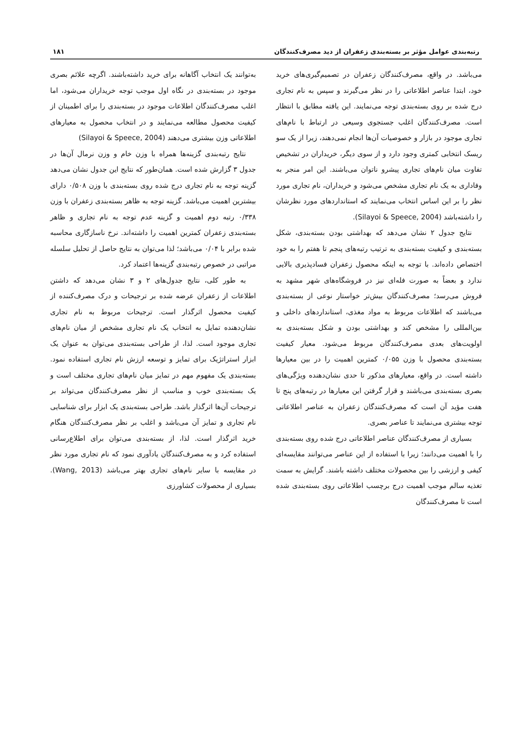رتبه‌بندی عوامل مؤثر بر بسته‌بندی زعفران از دید مصرف‌کنندگان ۱۸۱
می‌باشد. در واقع، مصرف‌کنندگان زعفران در تصمیم‌گیری‌های خرید خود، ابتدا عناصر اطلاعاتی را در نظر می‌گیرند و سپس به نام تجاری درج شده بر روی بسته‌بندی توجه می‌نمایند. این یافته مطابق با انتظار است. مصرف‌کنندگان اغلب جستجوی وسیعی در ارتباط با نام‌های تجاری موجود در بازار و خصوصیات آن‌ها انجام نمی‌دهند، زیرا از یک سو ریسک انتخابی کمتری وجود دارد و از سوی دیگر، خریداران در تشخیص تفاوت میان نام‌های تجاری پیشرو ناتوان می‌باشند. این امر منجر به وفاداری به یک نام تجاری مشخص می‌شود و خریداران، نام تجاری مورد نظر را بر این اساس انتخاب می‌نمایند که استانداردهای مورد نظرشان را داشته‌باشد (Silayoi & Speece, 2004).
نتایج جدول ۲ نشان می‌دهد که بهداشتی بودن بسته‌بندی، شکل بسته‌بندی و کیفیت بسته‌بندی به ترتیب رتبه‌های پنجم تا هفتم را به خود اختصاص داده‌اند. با توجه به اینکه محصول زعفران فسادپذیری بالایی ندارد و بعضاً به صورت فله‌ای نیز در فروشگاه‌های شهر مشهد به فروش می‌رسد؛ مصرف‌کنندگان بیش‌تر خواستار نوعی از بسته‌بندی می‌باشند که اطلاعات مربوط به مواد مغذی، استانداردهای داخلی و بین‌المللی را مشخص کند و بهداشتی بودن و شکل بسته‌بندی به اولویت‌های بعدی مصرف‌کنندگان مربوط می‌شود. معیار کیفیت بسته‌بندی محصول با وزن ۰/۰۵۵ کمترین اهمیت را در بین معیارها داشته است. در واقع، معیارهای مذکور تا حدی نشان‌دهنده ویژگی‌های بصری بسته‌بندی می‌باشند و قرار گرفتن این معیارها در رتبه‌های پنج تا هفت مؤید آن است که مصرف‌کنندگان زعفران به عناصر اطلاعاتی توجه بیشتری می‌نمایند تا عناصر بصری.
بسیاری از مصرف‌کنندگان عناصر اطلاعاتی درج شده روی بسته‌بندی را با اهمیت می‌دانند؛ زیرا با استفاده از این عناصر می‌توانند مقایسه‌ای کیفی و ارزشی را بین محصولات مختلف داشته باشند. گرایش به سمت تغذیه سالم موجب اهمیت درج برچسب اطلاعاتی روی بسته‌بندی شده است تا مصرف‌کنندگان
به‌توانند یک انتخاب آگاهانه برای خرید داشته‌باشند. اگرچه علائم بصری موجود در بسته‌بندی در نگاه اول موجب توجه خریداران می‌شود، اما اغلب مصرف‌کنندگان اطلاعات موجود در بسته‌بندی را برای اطمینان از کیفیت محصول مطالعه می‌نمایند و در انتخاب محصول به معیارهای اطلاعاتی وزن بیشتری می‌دهند (Silayoi & Speece, 2004)
نتایج رتبه‌بندی گزینه‌ها همراه با وزن خام و وزن نرمال آن‌ها در جدول ۳ گزارش شده است. همان‌طور که نتایج این جدول نشان می‌دهد گزینه توجه به نام تجاری درج شده روی بسته‌بندی با وزن ۰/۵۰۸ دارای بیشترین اهمیت می‌باشد. گزینه توجه به ظاهر بسته‌بندی زعفران با وزن ۰/۳۳۸ رتبه دوم اهمیت و گزینه عدم توجه به نام تجاری و ظاهر بسته‌بندی زعفران کمترین اهمیت را داشته‌اند. نرخ ناسازگاری محاسبه شده برابر با ۰/۰۴ می‌باشد؛ لذا می‌توان به نتایج حاصل از تحلیل سلسله مراتبی در خصوص رتبه‌بندی گزینه‌ها اعتماد کرد.
به طور کلی، نتایج جدول‌های ۲ و ۳ نشان می‌دهد که داشتن اطلاعات از زعفران عرضه شده بر ترجیحات و درک مصرف‌کننده از کیفیت محصول اثرگذار است. ترجیحات مربوط به نام تجاری نشان‌دهنده تمایل به انتخاب یک نام تجاری مشخص از میان نام‌های تجاری موجود است. لذا، از طراحی بسته‌بندی می‌توان به عنوان یک ابزار استراتژیک برای تمایز و توسعه ارزش نام تجاری استفاده نمود. بسته‌بندی یک مفهوم مهم در تمایز میان نام‌های تجاری مختلف است و یک بسته‌بندی خوب و مناسب از نظر مصرف‌کنندگان می‌تواند بر ترجیحات آن‌ها اثرگذار باشد. طراحی بسته‌بندی یک ابزار برای شناسایی نام تجاری و تمایز آن می‌باشد و اغلب بر نظر مصرف‌کنندگان هنگام خرید اثرگذار است. لذا، از بسته‌بندی می‌توان برای اطلاع‌رسانی استفاده کرد و به مصرف‌کنندگان یادآوری نمود که نام تجاری مورد نظر در مقایسه با سایر نام‌های تجاری بهتر می‌باشد (Wang, 2013). بسیاری از محصولات کشاورزی